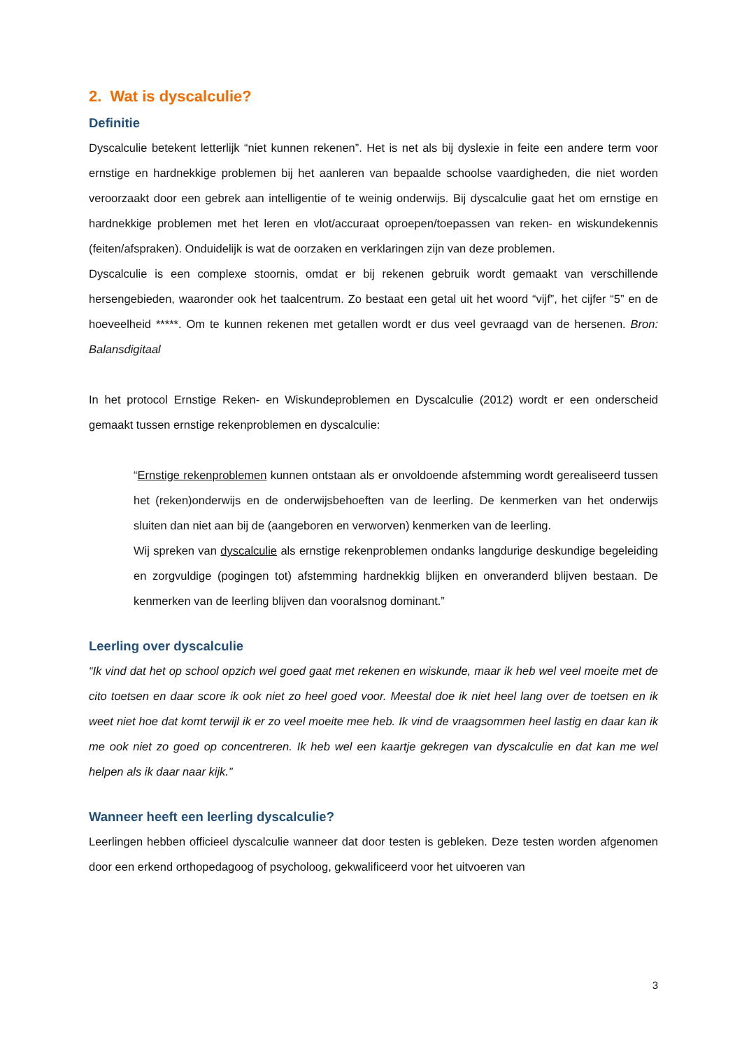2. Wat is dyscalculie?
Definitie
Dyscalculie betekent letterlijk “niet kunnen rekenen”. Het is net als bij dyslexie in feite een andere term voor ernstige en hardnekkige problemen bij het aanleren van bepaalde schoolse vaardigheden, die niet worden veroorzaakt door een gebrek aan intelligentie of te weinig onderwijs. Bij dyscalculie gaat het om ernstige en hardnekkige problemen met het leren en vlot/accuraat oproepen/toepassen van reken- en wiskundekennis (feiten/afspraken). Onduidelijk is wat de oorzaken en verklaringen zijn van deze problemen.
Dyscalculie is een complexe stoornis, omdat er bij rekenen gebruik wordt gemaakt van verschillende hersengebieden, waaronder ook het taalcentrum. Zo bestaat een getal uit het woord “vijf”, het cijfer “5” en de hoeveelheid *****. Om te kunnen rekenen met getallen wordt er dus veel gevraagd van de hersenen. Bron: Balansdigitaal
In het protocol Ernstige Reken- en Wiskundeproblemen en Dyscalculie (2012) wordt er een onderscheid gemaakt tussen ernstige rekenproblemen en dyscalculie:
“Ernstige rekenproblemen kunnen ontstaan als er onvoldoende afstemming wordt gerealiseerd tussen het (reken)onderwijs en de onderwijsbehoeften van de leerling. De kenmerken van het onderwijs sluiten dan niet aan bij de (aangeboren en verworven) kenmerken van de leerling.
Wij spreken van dyscalculie als ernstige rekenproblemen ondanks langdurige deskundige begeleiding en zorgvuldige (pogingen tot) afstemming hardnekkig blijken en onveranderd blijven bestaan. De kenmerken van de leerling blijven dan vooralsnog dominant.”
Leerling over dyscalculie
“Ik vind dat het op school opzich wel goed gaat met rekenen en wiskunde, maar ik heb wel veel moeite met de cito toetsen en daar score ik ook niet zo heel goed voor. Meestal doe ik niet heel lang over de toetsen en ik weet niet hoe dat komt terwijl ik er zo veel moeite mee heb. Ik vind de vraagsommen heel lastig en daar kan ik me ook niet zo goed op concentreren. Ik heb wel een kaartje gekregen van dyscalculie en dat kan me wel helpen als ik daar naar kijk.”
Wanneer heeft een leerling dyscalculie?
Leerlingen hebben officieel dyscalculie wanneer dat door testen is gebleken. Deze testen worden afgenomen door een erkend orthopedagoog of psycholoog, gekwalificeerd voor het uitvoeren van
3